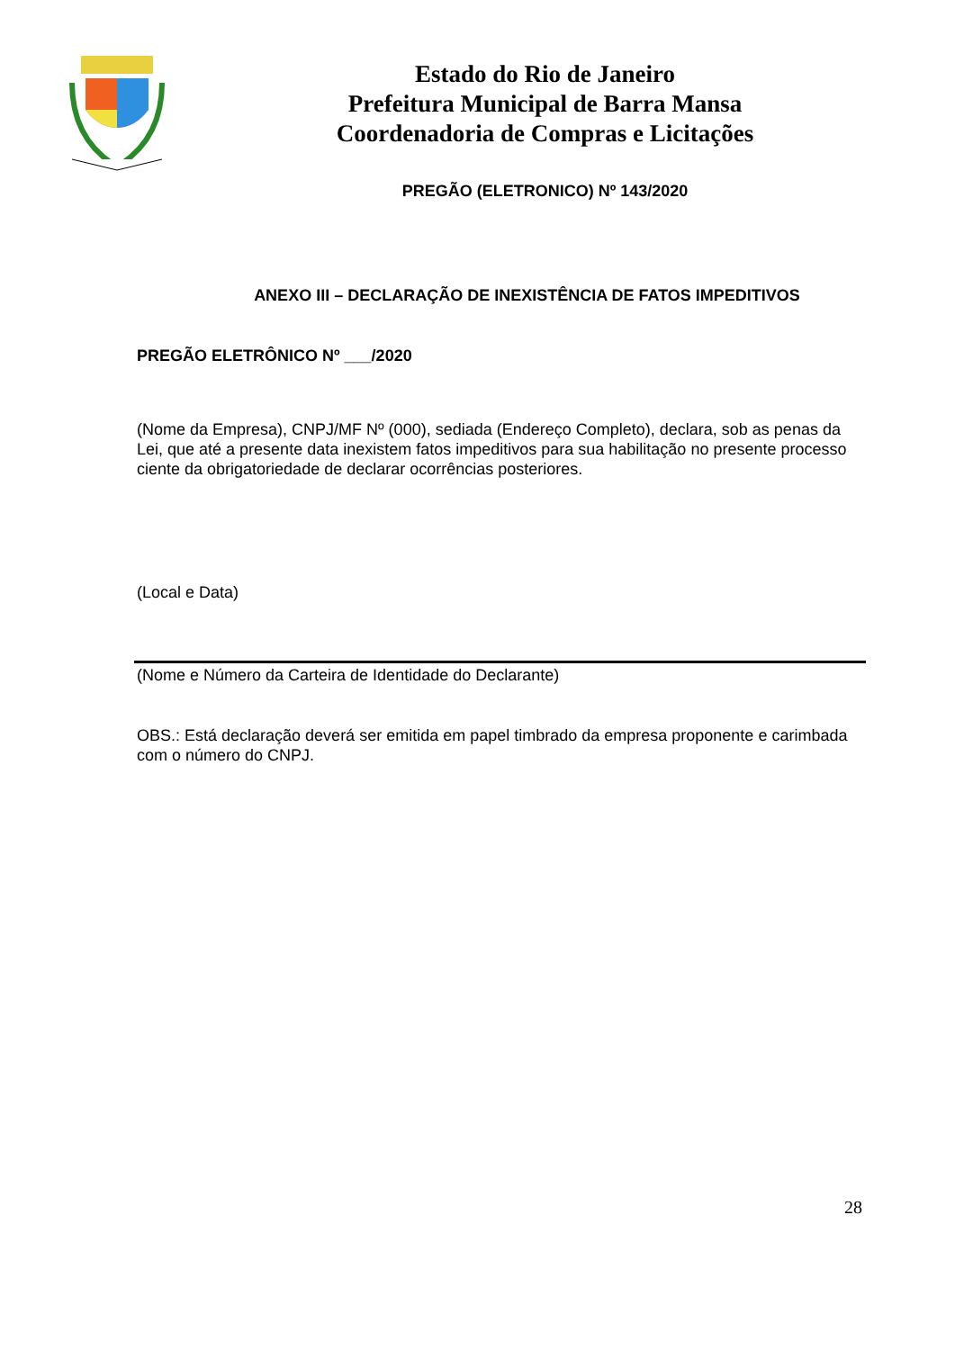Estado do Rio de Janeiro
Prefeitura Municipal de Barra Mansa
Coordenadoria de Compras e Licitações
PREGÃO (ELETRONICO) Nº 143/2020
ANEXO III – DECLARAÇÃO DE INEXISTÊNCIA DE FATOS IMPEDITIVOS
PREGÃO ELETRÔNICO Nº ___/2020
(Nome da Empresa), CNPJ/MF Nº (000), sediada (Endereço Completo), declara, sob as penas da Lei, que até a presente data inexistem fatos impeditivos para sua habilitação no presente processo ciente da obrigatoriedade de declarar ocorrências posteriores.
(Local e Data)
(Nome e Número da Carteira de Identidade do Declarante)
OBS.: Está declaração deverá ser emitida em papel timbrado da empresa proponente e carimbada com o número do CNPJ.
28